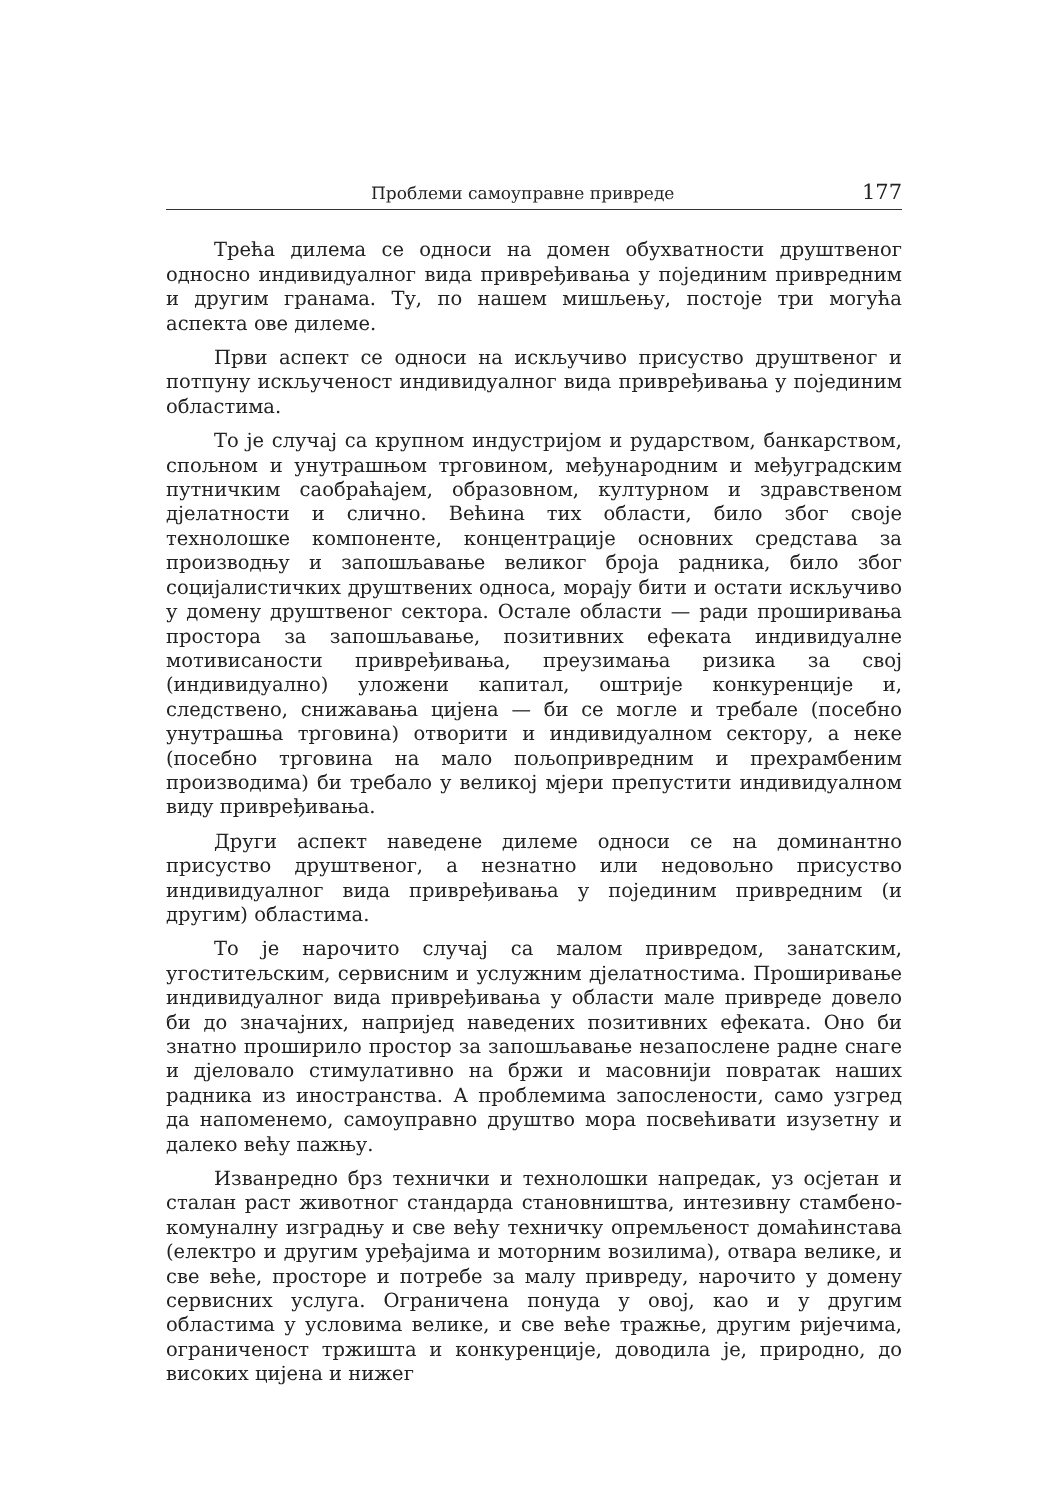Проблеми самоуправне привреде 177
Трећа дилема се односи на домен обухватности друштвеног односно индивидуалног вида привређивања у појединим привредним и другим гранама. Ту, по нашем мишљењу, постоје три могућа аспекта ове дилеме.
Први аспект се односи на искључиво присуство друштвеног и потпуну искљученост индивидуалног вида привређивања у појединим областима.
То је случај са крупном индустријом и рударством, банкарством, спољном и унутрашњом трговином, међународним и међуградским путничким саобраћајем, образовном, културном и здравственом дјелатности и слично. Већина тих области, било због своје технолошке компоненте, концентрације основних средстава за производњу и запошљавање великог броја радника, било због социјалистичких друштвених односа, морају бити и остати искључиво у домену друштвеног сектора. Остале области — ради проширивања простора за запошљавање, позитивних ефеката индивидуалне мотивисаности привређивања, преузимања ризика за свој (индивидуално) уложени капитал, оштрије конкуренције и, следствено, снижавања цијена — би се могле и требале (посебно унутрашња трговина) отворити и индивидуалном сектору, а неке (посебно трговина на мало пољопривредним и прехрамбеним производима) би требало у великој мјери препустити индивидуалном виду привређивања.
Други аспект наведене дилеме односи се на доминантно присуство друштвеног, а незнатно или недовољно присуство индивидуалног вида привређивања у појединим привредним (и другим) областима.
То је нарочито случај са малом привредом, занатским, угоститељским, сервисним и услужним дјелатностима. Проширивање индивидуалног вида привређивања у области мале привреде довело би до значајних, напријед наведених позитивних ефеката. Оно би знатно проширило простор за запошљавање незапослене радне снаге и дјеловало стимулативно на бржи и масовнији повратак наших радника из иностранства. А проблемима запослености, само узгред да напоменемо, самоуправно друштво мора посвећивати изузетну и далеко већу пажњу.
Изванредно брз технички и технолошки напредак, уз осјетан и сталан раст животног стандарда становништва, интезивну стамбено-комуналну изградњу и све већу техничку опремљеност домаћинстава (електро и другим уређајима и моторним возилима), отвара велике, и све веће, просторе и потребе за малу привреду, нарочито у домену сервисних услуга. Ограничена понуда у овој, као и у другим областима у условима велике, и све веће тражње, другим ријечима, ограниченост тржишта и конкуренције, доводила је, природно, до високих цијена и нижег